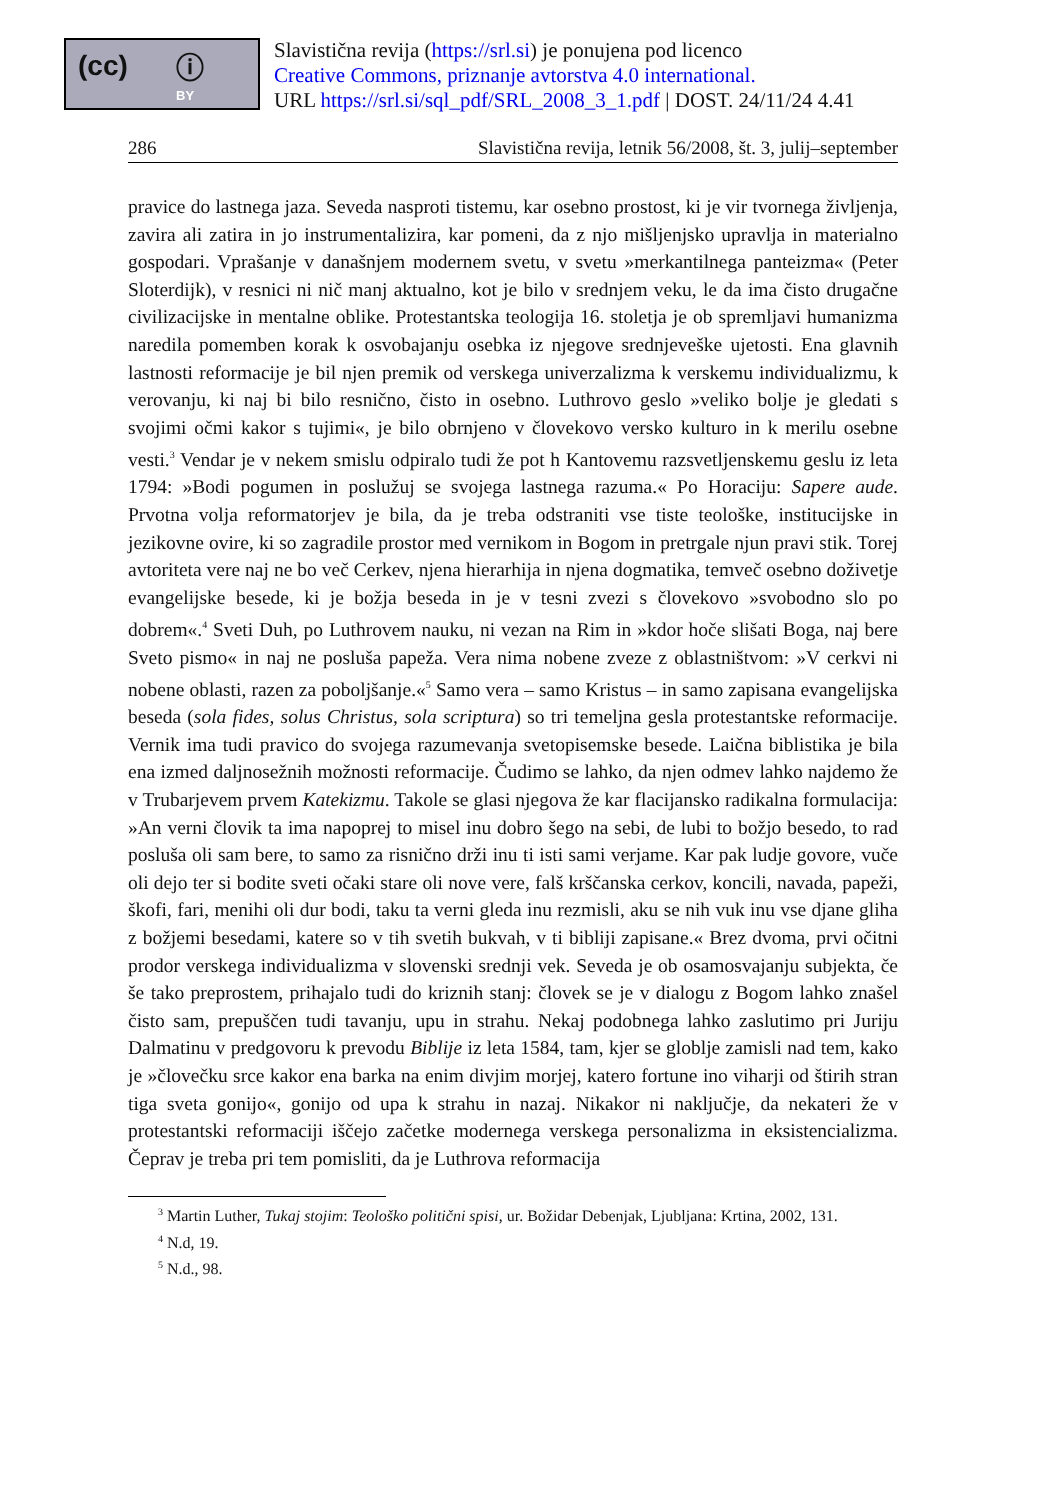(cc) ⓘ
BY
Slavistična revija (https://srl.si) je ponujena pod licenco
Creative Commons, priznanje avtorstva 4.0 international.
URL https://srl.si/sql_pdf/SRL_2008_3_1.pdf | DOST. 24/11/24 4.41
286 Slavistična revija, letnik 56/2008, št. 3, julij–september
pravice do lastnega jaza. Seveda nasproti tistemu, kar osebno prostost, ki je vir tvornega življenja, zavira ali zatira in jo instrumentalizira, kar pomeni, da z njo mišljenjsko upravlja in materialno gospodari. Vprašanje v današnjem modernem svetu, v svetu »merkantilnega panteizma« (Peter Sloterdijk), v resnici ni nič manj aktualno, kot je bilo v srednjem veku, le da ima čisto drugačne civilizacijske in mentalne oblike. Protestantska teologija 16. stoletja je ob spremljavi humanizma naredila pomemben korak k osvobajanju osebka iz njegove srednjeveške ujetosti. Ena glavnih lastnosti reformacije je bil njen premik od verskega univerzalizma k verskemu individualizmu, k verovanju, ki naj bi bilo resnično, čisto in osebno. Luthrovo geslo »veliko bolje je gledati s svojimi očmi kakor s tujimi«, je bilo obrnjeno v človekovo versko kulturo in k merilu osebne vesti.<sup>3</sup> Vendar je v nekem smislu odpiralo tudi že pot h Kantovemu razsvetljenskemu geslu iz leta 1794: »Bodi pogumen in poslužuj se svojega lastnega razuma.« Po Horaciju: Sapere aude. Prvotna volja reformatorjev je bila, da je treba odstraniti vse tiste teološke, institucijske in jezikovne ovire, ki so zagradile prostor med vernikom in Bogom in pretrgale njun pravi stik. Torej avtoriteta vere naj ne bo več Cerkev, njena hierarhija in njena dogmatika, temveč osebno doživetje evangelijske besede, ki je božja beseda in je v tesni zvezi s človekovo »svobodno slo po dobrem«.<sup>4</sup> Sveti Duh, po Luthrovem nauku, ni vezan na Rim in »kdor hoče slišati Boga, naj bere Sveto pismo« in naj ne posluša papeža. Vera nima nobene zveze z oblastništvom: »V cerkvi ni nobene oblasti, razen za poboljšanje.«<sup>5</sup> Samo vera – samo Kristus – in samo zapisana evangelijska beseda (sola fides, solus Christus, sola scriptura) so tri temeljna gesla protestantske reformacije. Vernik ima tudi pravico do svojega razumevanja svetopisemske besede. Laična biblistika je bila ena izmed daljnosežnih možnosti reformacije. Čudimo se lahko, da njen odmev lahko najdemo že v Trubarjevem prvem Katekizmu. Takole se glasi njegova že kar flacijansko radikalna formulacija: »An verni človik ta ima napoprej to misel inu dobro šego na sebi, de lubi to božjo besedo, to rad posluša oli sam bere, to samo za risnično drži inu ti isti sami verjame. Kar pak ludje govore, vuče oli dejo ter si bodite sveti očaki stare oli nove vere, falš krščanska cerkov, koncili, navada, papeži, škofi, fari, menihi oli dur bodi, taku ta verni gleda inu rezmisli, aku se nih vuk inu vse djane gliha z božjemi besedami, katere so v tih svetih bukvah, v ti bibliji zapisane.« Brez dvoma, prvi očitni prodor verskega individualizma v slovenski srednji vek. Seveda je ob osamosvajanju subjekta, če še tako preprostem, prihajalo tudi do kriznih stanj: človek se je v dialogu z Bogom lahko znašel čisto sam, prepuščen tudi tavanju, upu in strahu. Nekaj podobnega lahko zaslutimo pri Juriju Dalmatinu v predgovoru k prevodu Biblije iz leta 1584, tam, kjer se globlje zamisli nad tem, kako je »človečku srce kakor ena barka na enim divjim morjej, katero fortune ino viharji od štirih stran tiga sveta gonijo«, gonijo od upa k strahu in nazaj. Nikakor ni naključje, da nekateri že v protestantski reformaciji iščejo začetke modernega verskega personalizma in eksistencializma. Čeprav je treba pri tem pomisliti, da je Luthrova reformacija
<sup>3</sup> Martin Luther, Tukaj stojim: Teološko politični spisi, ur. Božidar Debenjak, Ljubljana: Krtina, 2002, 131.
<sup>4</sup> N.d, 19.
<sup>5</sup> N.d., 98.